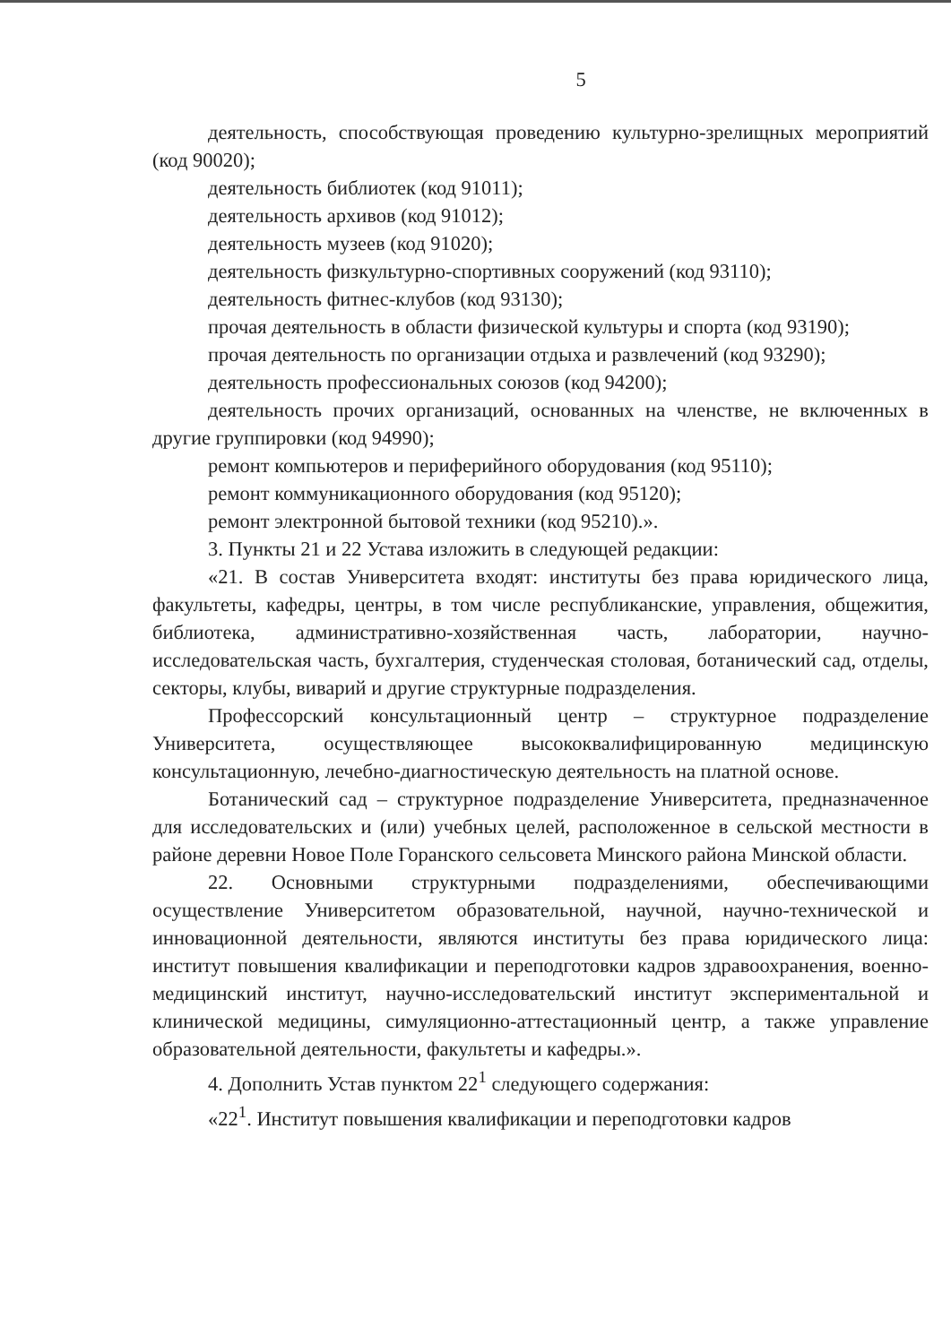5
деятельность, способствующая проведению культурно-зрелищных мероприятий (код 90020);
деятельность библиотек (код 91011);
деятельность архивов (код 91012);
деятельность музеев (код 91020);
деятельность физкультурно-спортивных сооружений (код 93110);
деятельность фитнес-клубов (код 93130);
прочая деятельность в области физической культуры и спорта (код 93190);
прочая деятельность по организации отдыха и развлечений (код 93290);
деятельность профессиональных союзов (код 94200);
деятельность прочих организаций, основанных на членстве, не включенных в другие группировки (код 94990);
ремонт компьютеров и периферийного оборудования (код 95110);
ремонт коммуникационного оборудования (код 95120);
ремонт электронной бытовой техники (код 95210).».
3. Пункты 21 и 22 Устава изложить в следующей редакции:
«21. В состав Университета входят: институты без права юридического лица, факультеты, кафедры, центры, в том числе республиканские, управления, общежития, библиотека, административно-хозяйственная часть, лаборатории, научно-исследовательская часть, бухгалтерия, студенческая столовая, ботанический сад, отделы, секторы, клубы, виварий и другие структурные подразделения.
Профессорский консультационный центр – структурное подразделение Университета, осуществляющее высококвалифицированную медицинскую консультационную, лечебно-диагностическую деятельность на платной основе.
Ботанический сад – структурное подразделение Университета, предназначенное для исследовательских и (или) учебных целей, расположенное в сельской местности в районе деревни Новое Поле Горанского сельсовета Минского района Минской области.
22. Основными структурными подразделениями, обеспечивающими осуществление Университетом образовательной, научной, научно-технической и инновационной деятельности, являются институты без права юридического лица: институт повышения квалификации и переподготовки кадров здравоохранения, военно-медицинский институт, научно-исследовательский институт экспериментальной и клинической медицины, симуляционно-аттестационный центр, а также управление образовательной деятельности, факультеты и кафедры.».
4. Дополнить Устав пунктом 22<sup>1</sup> следующего содержания:
«22<sup>1</sup>. Институт повышения квалификации и переподготовки кадров